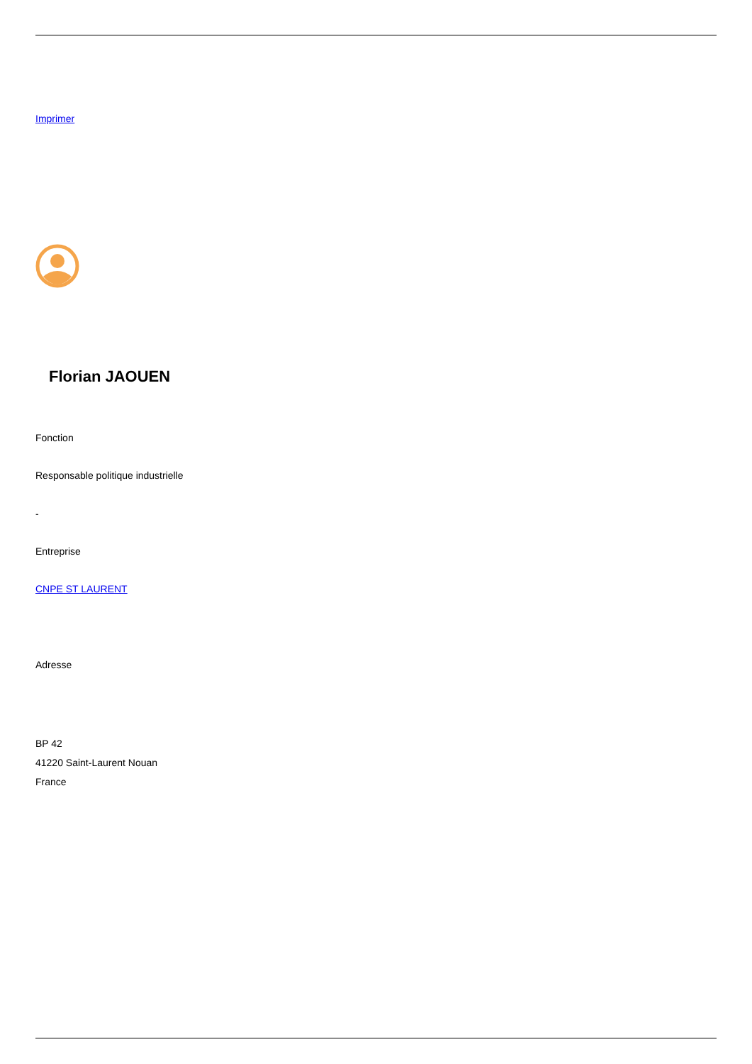Imprimer
Florian JAOUEN
Fonction
Responsable politique industrielle
-
Entreprise
CNPE ST LAURENT
Adresse
BP 42
41220 Saint-Laurent Nouan
France